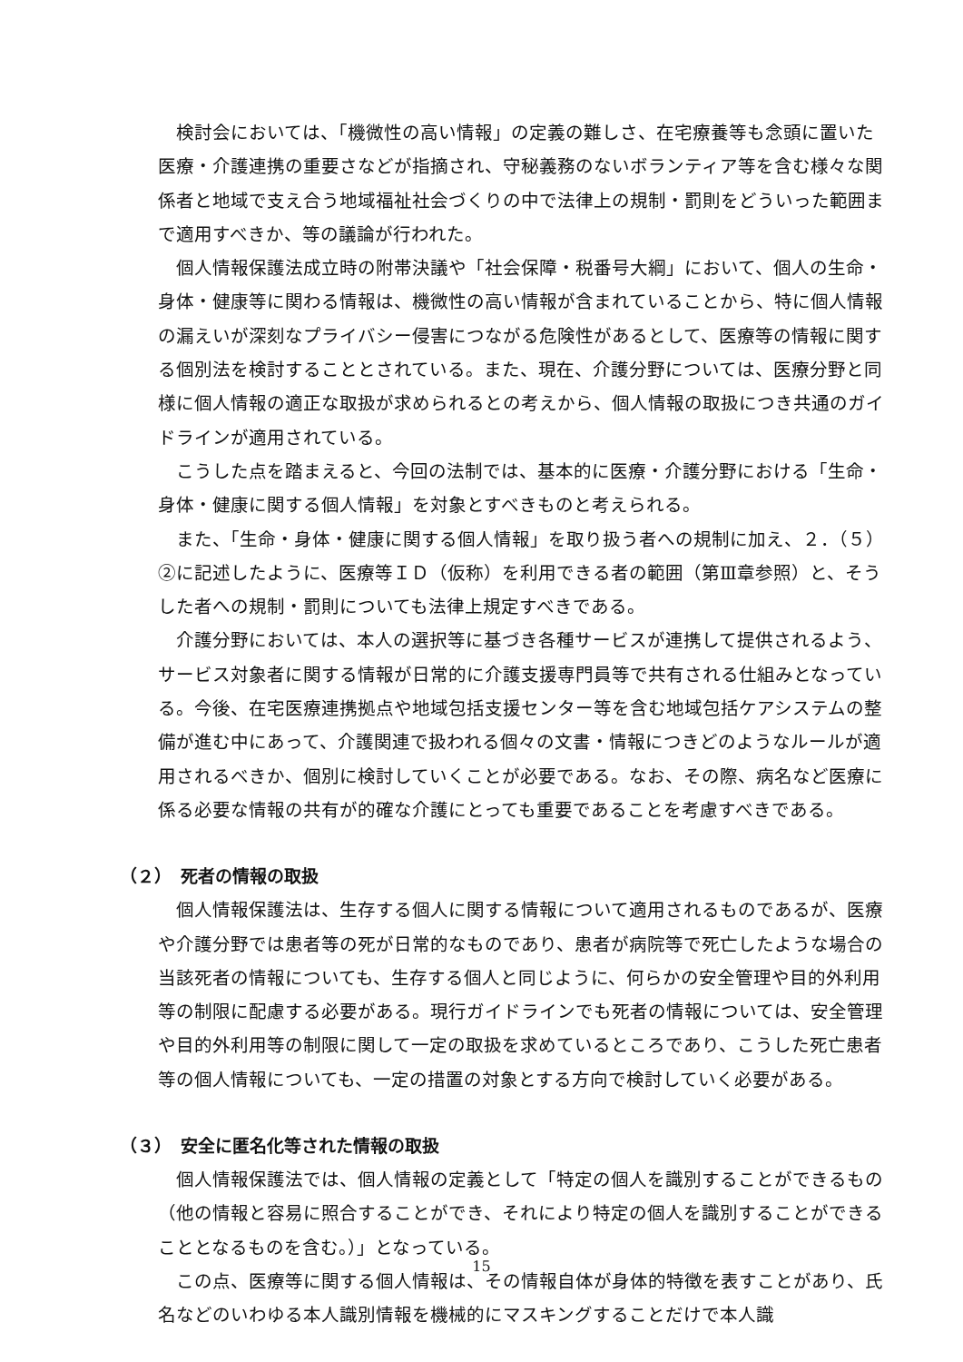検討会においては、「機微性の高い情報」の定義の難しさ、在宅療養等も念頭に置いた医療・介護連携の重要さなどが指摘され、守秘義務のないボランティア等を含む様々な関係者と地域で支え合う地域福祉社会づくりの中で法律上の規制・罰則をどういった範囲まで適用すべきか、等の議論が行われた。
個人情報保護法成立時の附帯決議や「社会保障・税番号大綱」において、個人の生命・身体・健康等に関わる情報は、機微性の高い情報が含まれていることから、特に個人情報の漏えいが深刻なプライバシー侵害につながる危険性があるとして、医療等の情報に関する個別法を検討することとされている。また、現在、介護分野については、医療分野と同様に個人情報の適正な取扱が求められるとの考えから、個人情報の取扱につき共通のガイドラインが適用されている。
こうした点を踏まえると、今回の法制では、基本的に医療・介護分野における「生命・身体・健康に関する個人情報」を対象とすべきものと考えられる。
また、「生命・身体・健康に関する個人情報」を取り扱う者への規制に加え、２．（５）②に記述したように、医療等ＩＤ（仮称）を利用できる者の範囲（第Ⅲ章参照）と、そうした者への規制・罰則についても法律上規定すべきである。
介護分野においては、本人の選択等に基づき各種サービスが連携して提供されるよう、サービス対象者に関する情報が日常的に介護支援専門員等で共有される仕組みとなっている。今後、在宅医療連携拠点や地域包括支援センター等を含む地域包括ケアシステムの整備が進む中にあって、介護関連で扱われる個々の文書・情報につきどのようなルールが適用されるべきか、個別に検討していくことが必要である。なお、その際、病名など医療に係る必要な情報の共有が的確な介護にとっても重要であることを考慮すべきである。
（２）　死者の情報の取扱
個人情報保護法は、生存する個人に関する情報について適用されるものであるが、医療や介護分野では患者等の死が日常的なものであり、患者が病院等で死亡したような場合の当該死者の情報についても、生存する個人と同じように、何らかの安全管理や目的外利用等の制限に配慮する必要がある。現行ガイドラインでも死者の情報については、安全管理や目的外利用等の制限に関して一定の取扱を求めているところであり、こうした死亡患者等の個人情報についても、一定の措置の対象とする方向で検討していく必要がある。
（３）　安全に匿名化等された情報の取扱
個人情報保護法では、個人情報の定義として「特定の個人を識別することができるもの（他の情報と容易に照合することができ、それにより特定の個人を識別することができることとなるものを含む。）」となっている。
この点、医療等に関する個人情報は、その情報自体が身体的特徴を表すことがあり、氏名などのいわゆる本人識別情報を機械的にマスキングすることだけで本人識
15